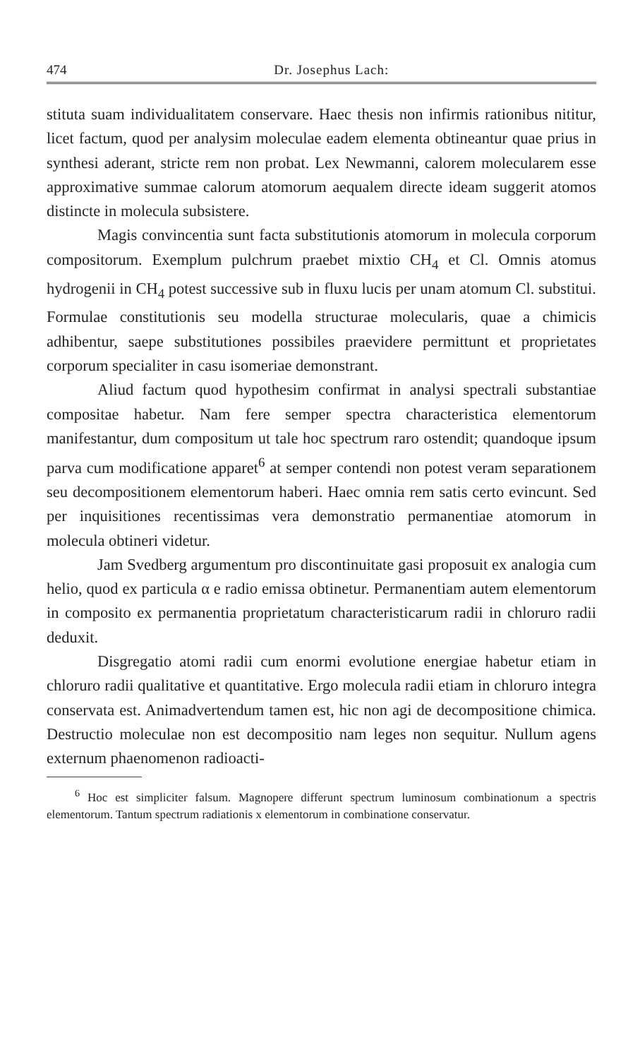474 Dr. Josephus Lach:
stituta suam individualitatem conservare. Haec thesis non infirmis rationibus nititur, licet factum, quod per analysim moleculae eadem elementa obtineantur quae prius in synthesi aderant, stricte rem non probat. Lex Newmanni, calorem molecularem esse approximative summae calorum atomorum aequalem directe ideam suggerit atomos distincte in molecula subsistere.
Magis convincentia sunt facta substitutionis atomorum in molecula corporum compositorum. Exemplum pulchrum praebet mixtio CH<sub>4</sub> et Cl. Omnis atomus hydrogenii in CH<sub>4</sub> potest successive sub in fluxu lucis per unam atomum Cl. substitui. Formulae constitutionis seu modella structurae molecularis, quae a chimicis adhibentur, saepe substitutiones possibiles praevidere permittunt et proprietates corporum specialiter in casu isomeriae demonstrant.
Aliud factum quod hypothesim confirmat in analysi spectrali substantiae compositae habetur. Nam fere semper spectra characteristica elementorum manifestantur, dum compositum ut tale hoc spectrum raro ostendit; quandoque ipsum parva cum modificatione apparet<sup>6</sup> at semper contendi non potest veram separationem seu decompositionem elementorum haberi. Haec omnia rem satis certo evincunt. Sed per inquisitiones recentissimas vera demonstratio permanentiae atomorum in molecula obtineri videtur.
Jam Svedberg argumentum pro discontinuitate gasi proposuit ex analogia cum helio, quod ex particula α e radio emissa obtinetur. Permanentiam autem elementorum in composito ex permanentia proprietatum characteristicarum radii in chloruro radii deduxit.
Disgregatio atomi radii cum enormi evolutione energiae habetur etiam in chloruro radii qualitative et quantitative. Ergo molecula radii etiam in chloruro integra conservata est. Animadvertendum tamen est, hic non agi de decompositione chimica. Destructio moleculae non est decompositio nam leges non sequitur. Nullum agens externum phaenomenon radioacti-
<sup>6</sup> Hoc est simpliciter falsum. Magnopere differunt spectrum luminosum combinationum a spectris elementorum. Tantum spectrum radiationis x elementorum in combinatione conservatur.